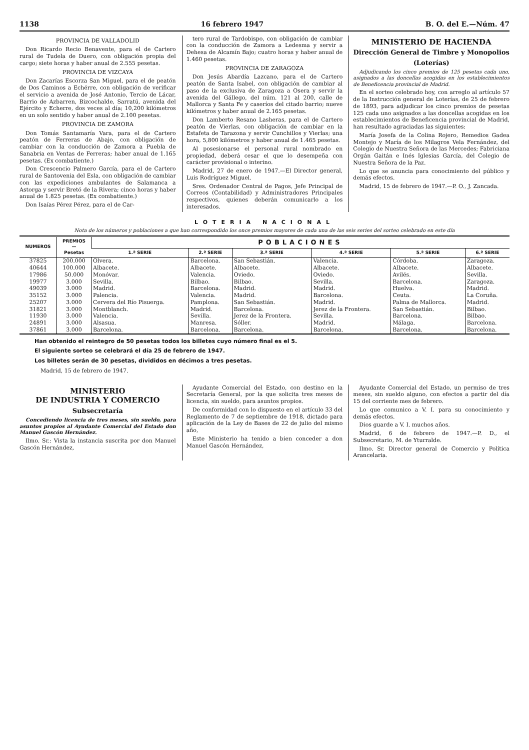1138 16 febrero 1947 B. O. del E.—Núm. 47
PROVINCIA DE VALLADOLID
Don Ricardo Recio Benavente, para el de Cartero rural de Tudela de Duero, con obligación propia del cargo; siete horas y haber anual de 2.555 pesetas.
PROVINCIA DE VIZCAYA
Don Zacarías Escorza San Miguel, para el de peatón de Dos Caminos a Echérre, con obligación de verificar el servicio a avenida de José Antonio, Tercio de Lácar, Barrio de Azbarren, Bizcochalde, Sarratú, avenida del Ejército y Echerre, dos veces al día; 10,200 kilómetros en un solo sentido y haber anual de 2.100 pesetas.
PROVINCIA DE ZAMORA
Don Tomás Santamaría Vara, para el de Cartero peatón de Ferreras de Abajo, con obligación de cambiar con la conducción de Zamora a Puebla de Sanabria en Ventas de Ferreras; haber anual de 1.165 pesetas. (Ex combatiente.)
Don Crescencio Palmero García, para el de Cartero rural de Santovenia del Esla, con obligación de cambiar con las expediciones ambulantes de Salamanca a Astorga y servir Bretó de la Rivera; cinco horas y haber anual de 1.825 pesetas. (Ex combatiente.)
Don Isaías Pérez Pérez, para el de Car-
tero rural de Tardobispo, con obligación de cambiar con la conducción de Zamora a Ledesma y servir a Dehesa de Alcamín Bajo; cuatro horas y haber anual de 1.460 pesetas.
PROVINCIA DE ZARAGOZA
Don Jesús Abardía Lazcano, para el de Cartero peatón de Santa Isabel, con obligación de cambiar al paso de la exclusiva de Zaragoza a Osera y servir la avenida del Gállego, del núm. 121 al 200, calle de Mallorca y Santa Fe y caseríos del citado barrio; nueve kilómetros y haber anual de 2.165 pesetas.
Don Lamberto Resano Lasheras, para el de Cartero peatón de Vierlas, con obligación de cambiar en la Estafeta de Tarazona y servir Cunchillos y Vierlas; una hora, 5,800 kilómetros y haber anual de 1.465 pesetas.
Al posesionarse el personal rural nombrado en propiedad, deberá cesar el que lo desempeña con carácter provisional o interino.
Madrid, 27 de enero de 1947.—El Director general, Luis Rodríguez Miguel.
Sres. Ordenador Central de Pagos, Jefe Principal de Correos (Contabilidad) y Administradores Principales respectivos, quienes deberán comunicarlo a los interesados.
MINISTERIO DE HACIENDA
Dirección General de Timbre y Monopolios
(Loterías)
Adjudicando los cinco premios de 125 pesetas cada uno, asignados a las doncellas acogidas en los establecimientos de Beneficencia provincial de Madrid.
En el sorteo celebrado hoy, con arreglo al artículo 57 de la Instrucción general de Loterías, de 25 de febrero de 1893, para adjudicar los cinco premios de pesetas 125 cada uno asignados a las doncellas acogidas en los establecimientos de Beneficencia provincial de Madrid, han resultado agraciadas las siguientes:
María Josefa de la Colina Rojero, Remedios Gadea Montejo y María de los Milagros Vela Fernández, del Colegio de Nuestra Señora de las Mercedes; Fabriciana Orgán Gaitán e Inés Iglesias García, del Colegio de Nuestra Señora de la Paz.
Lo que se anuncia para conocimiento del público y demás efectos.
Madrid, 15 de febrero de 1947.—P. O., J. Zancada.
LOTERIA NACIONAL
Nota de los números y poblaciones a que han correspondido los once premios mayores de cada una de las seis series del sorteo celebrado en este día
| NUMEROS | PREMIOS — Pesetas | POBLACIONES | | | | | |
| --- | --- | --- | --- | --- | --- | --- | --- |
| | | 1.ª SERIE | 2.ª SERIE | 3.ª SERIE | 4.ª SERIE | 5.ª SERIE | 6.ª SERIE |
| 37825 | 200.000 | Olvera. | Barcelona. | San Sebastián. | Valencia. | Córdoba. | Zaragoza. |
| 40644 | 100.000 | Albacete. | Albacete. | Albacete. | Albacete. | Albacete. | Albacete. |
| 17986 | 50.000 | Monóvar. | Valencia. | Oviedo. | Oviedo. | Avilés. | Sevilla. |
| 19977 | 3.000 | Sevilla. | Bilbao. | Bilbao. | Sevilla. | Barcelona. | Zaragoza. |
| 49039 | 3.000 | Madrid. | Barcelona. | Madrid. | Madrid. | Huelva. | Madrid. |
| 35152 | 3.000 | Palencia. | Valencia. | Madrid. | Barcelona. | Ceuta. | La Coruña. |
| 25207 | 3.000 | Cervera del Río Pisuerga. | Pamplona. | San Sebastián. | Madrid. | Palma de Mallorca. | Madrid. |
| 31821 | 3.000 | Montblanch. | Madrid. | Barcelona. | Jerez de la Frontera. | San Sebastián. | Bilbao. |
| 11930 | 3.000 | Valencia. | Sevilla. | Jerez de la Frontera. | Sevilla. | Barcelona. | Bilbao. |
| 24891 | 3.000 | Alsasua. | Manresa. | Sóller. | Madrid. | Málaga. | Barcelona. |
| 37861 | 3.000 | Barcelona. | Barcelona. | Barcelona. | Barcelona. | Barcelona. | Barcelona. |
Han obtenido el reintegro de 50 pesetas todos los billetes cuyo número final es el 5.
El siguiente sorteo se celebrará el día 25 de febrero de 1947.
Los billetes serán de 30 pesetas, divididos en décimos a tres pesetas.
Madrid, 15 de febrero de 1947.
MINISTERIO
DE INDUSTRIA Y COMERCIO
Subsecretaría
Concediendo licencia de tres meses, sin sueldo, para asuntos propios al Ayudante Comercial del Estado don Manuel Gascón Hernández.
Ilmo. Sr.: Vista la instancia suscrita por don Manuel Gascón Hernández,
Ayudante Comercial del Estado, con destino en la Secretaría General, por la que solicita tres meses de licencia, sin sueldo, para asuntos propios.
De conformidad con lo dispuesto en el artículo 33 del Reglamento de 7 de septiembre de 1918, dictado para aplicación de la Ley de Bases de 22 de julio del mismo año,
Este Ministerio ha tenido a bien conceder a don Manuel Gascón Hernández,
Ayudante Comercial del Estado, un permiso de tres meses, sin sueldo alguno, con efectos a partir del día 15 del corriente mes de febrero.
Lo que comunico a V. I. para su conocimiento y demás efectos.
Dios guarde a V. I. muchos años.
Madrid, 6 de febrero de 1947.—P. D., el Subsecretario, M. de Yturralde.
Ilmo. Sr. Director general de Comercio y Política Arancelaria.